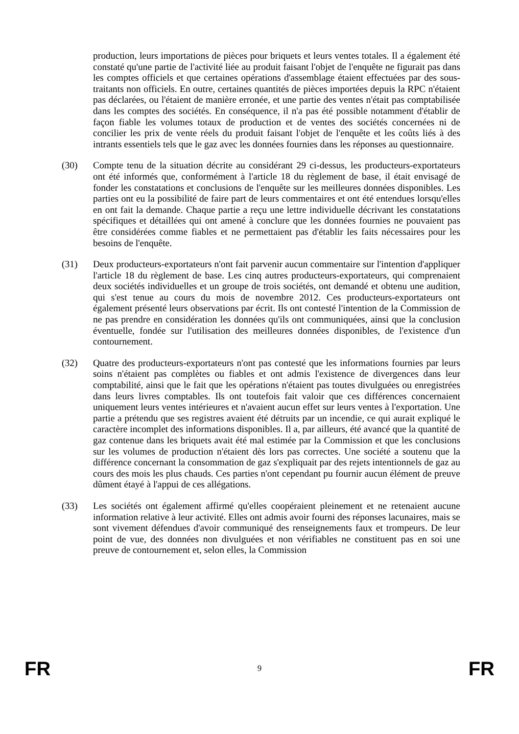production, leurs importations de pièces pour briquets et leurs ventes totales. Il a également été constaté qu'une partie de l'activité liée au produit faisant l'objet de l'enquête ne figurait pas dans les comptes officiels et que certaines opérations d'assemblage étaient effectuées par des sous-traitants non officiels. En outre, certaines quantités de pièces importées depuis la RPC n'étaient pas déclarées, ou l'étaient de manière erronée, et une partie des ventes n'était pas comptabilisée dans les comptes des sociétés. En conséquence, il n'a pas été possible notamment d'établir de façon fiable les volumes totaux de production et de ventes des sociétés concernées ni de concilier les prix de vente réels du produit faisant l'objet de l'enquête et les coûts liés à des intrants essentiels tels que le gaz avec les données fournies dans les réponses au questionnaire.
(30) Compte tenu de la situation décrite au considérant 29 ci-dessus, les producteurs-exportateurs ont été informés que, conformément à l'article 18 du règlement de base, il était envisagé de fonder les constatations et conclusions de l'enquête sur les meilleures données disponibles. Les parties ont eu la possibilité de faire part de leurs commentaires et ont été entendues lorsqu'elles en ont fait la demande. Chaque partie a reçu une lettre individuelle décrivant les constatations spécifiques et détaillées qui ont amené à conclure que les données fournies ne pouvaient pas être considérées comme fiables et ne permettaient pas d'établir les faits nécessaires pour les besoins de l'enquête.
(31) Deux producteurs-exportateurs n'ont fait parvenir aucun commentaire sur l'intention d'appliquer l'article 18 du règlement de base. Les cinq autres producteurs-exportateurs, qui comprenaient deux sociétés individuelles et un groupe de trois sociétés, ont demandé et obtenu une audition, qui s'est tenue au cours du mois de novembre 2012. Ces producteurs-exportateurs ont également présenté leurs observations par écrit. Ils ont contesté l'intention de la Commission de ne pas prendre en considération les données qu'ils ont communiquées, ainsi que la conclusion éventuelle, fondée sur l'utilisation des meilleures données disponibles, de l'existence d'un contournement.
(32) Quatre des producteurs-exportateurs n'ont pas contesté que les informations fournies par leurs soins n'étaient pas complètes ou fiables et ont admis l'existence de divergences dans leur comptabilité, ainsi que le fait que les opérations n'étaient pas toutes divulguées ou enregistrées dans leurs livres comptables. Ils ont toutefois fait valoir que ces différences concernaient uniquement leurs ventes intérieures et n'avaient aucun effet sur leurs ventes à l'exportation. Une partie a prétendu que ses registres avaient été détruits par un incendie, ce qui aurait expliqué le caractère incomplet des informations disponibles. Il a, par ailleurs, été avancé que la quantité de gaz contenue dans les briquets avait été mal estimée par la Commission et que les conclusions sur les volumes de production n'étaient dès lors pas correctes. Une société a soutenu que la différence concernant la consommation de gaz s'expliquait par des rejets intentionnels de gaz au cours des mois les plus chauds. Ces parties n'ont cependant pu fournir aucun élément de preuve dûment étayé à l'appui de ces allégations.
(33) Les sociétés ont également affirmé qu'elles coopéraient pleinement et ne retenaient aucune information relative à leur activité. Elles ont admis avoir fourni des réponses lacunaires, mais se sont vivement défendues d'avoir communiqué des renseignements faux et trompeurs. De leur point de vue, des données non divulguées et non vérifiables ne constituent pas en soi une preuve de contournement et, selon elles, la Commission
FR 9 FR